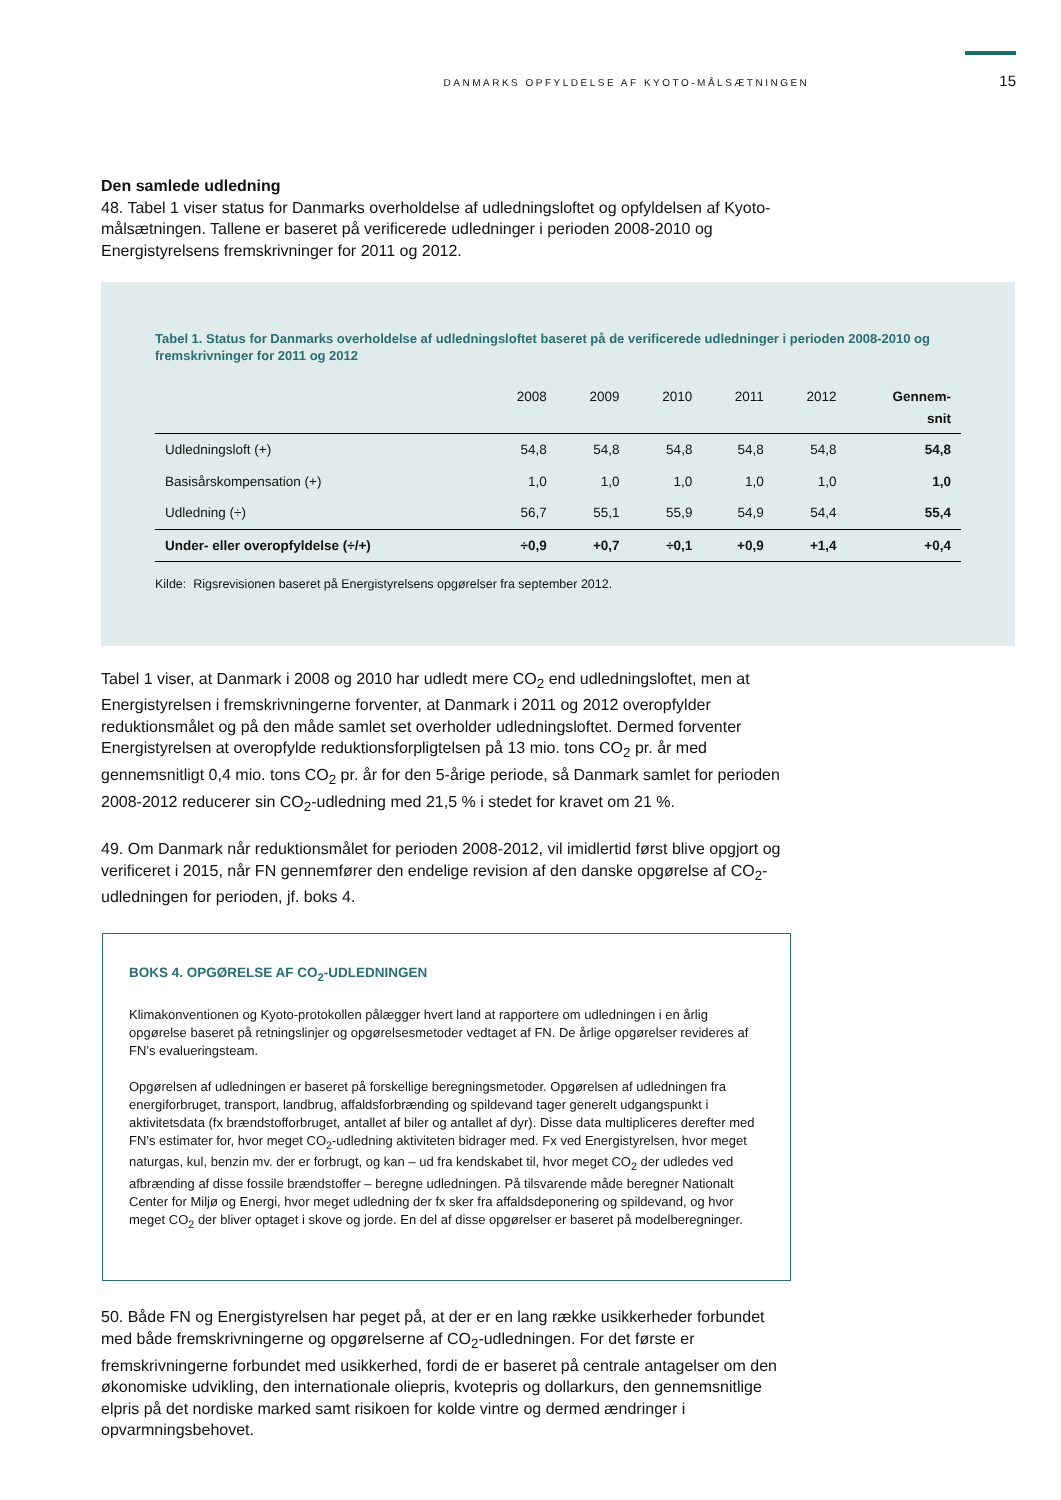DANMARKS OPFYLDELSE AF KYOTO-MÅLSÆTNINGEN 15
Den samlede udledning
48. Tabel 1 viser status for Danmarks overholdelse af udledningsloftet og opfyldelsen af Kyoto-målsætningen. Tallene er baseret på verificerede udledninger i perioden 2008-2010 og Energistyrelsens fremskrivninger for 2011 og 2012.
Tabel 1. Status for Danmarks overholdelse af udledningsloftet baseret på de verificerede udledninger i perioden 2008-2010 og fremskrivninger for 2011 og 2012
| | 2008 | 2009 | 2010 | 2011 | 2012 | Gennem- snit |
| --- | --- | --- | --- | --- | --- | --- |
| Udledningsloft (+) | 54,8 | 54,8 | 54,8 | 54,8 | 54,8 | 54,8 |
| Basisårskompensation (+) | 1,0 | 1,0 | 1,0 | 1,0 | 1,0 | 1,0 |
| Udledning (÷) | 56,7 | 55,1 | 55,9 | 54,9 | 54,4 | 55,4 |
| Under- eller overopfyldelse (÷/+) | ÷0,9 | +0,7 | ÷0,1 | +0,9 | +1,4 | +0,4 |
Kilde: Rigsrevisionen baseret på Energistyrelsens opgørelser fra september 2012.
Tabel 1 viser, at Danmark i 2008 og 2010 har udledt mere CO<sub>2</sub> end udledningsloftet, men at Energistyrelsen i fremskrivningerne forventer, at Danmark i 2011 og 2012 overopfylder reduktionsmålet og på den måde samlet set overholder udledningsloftet. Dermed forventer Energistyrelsen at overopfylde reduktionsforpligtelsen på 13 mio. tons CO<sub>2</sub> pr. år med gennemsnitligt 0,4 mio. tons CO<sub>2</sub> pr. år for den 5-årige periode, så Danmark samlet for perioden 2008-2012 reducerer sin CO<sub>2</sub>-udledning med 21,5 % i stedet for kravet om 21 %.
49. Om Danmark når reduktionsmålet for perioden 2008-2012, vil imidlertid først blive opgjort og verificeret i 2015, når FN gennemfører den endelige revision af den danske opgørelse af CO<sub>2</sub>-udledningen for perioden, jf. boks 4.
BOKS 4. OPGØRELSE AF CO<sub>2</sub>-UDLEDNINGEN
Klimakonventionen og Kyoto-protokollen pålægger hvert land at rapportere om udledningen i en årlig opgørelse baseret på retningslinjer og opgørelsesmetoder vedtaget af FN. De årlige opgørelser revideres af FN’s evalueringsteam.
Opgørelsen af udledningen er baseret på forskellige beregningsmetoder. Opgørelsen af udledningen fra energiforbruget, transport, landbrug, affaldsforbrænding og spildevand tager generelt udgangspunkt i aktivitetsdata (fx brændstofforbruget, antallet af biler og antallet af dyr). Disse data multipliceres derefter med FN’s estimater for, hvor meget CO<sub>2</sub>-udledning aktiviteten bidrager med. Fx ved Energistyrelsen, hvor meget naturgas, kul, benzin mv. der er forbrugt, og kan – ud fra kendskabet til, hvor meget CO<sub>2</sub> der udledes ved afbrænding af disse fossile brændstoffer – beregne udledningen. På tilsvarende måde beregner Nationalt Center for Miljø og Energi, hvor meget udledning der fx sker fra affaldsdeponering og spildevand, og hvor meget CO<sub>2</sub> der bliver optaget i skove og jorde. En del af disse opgørelser er baseret på modelberegninger.
50. Både FN og Energistyrelsen har peget på, at der er en lang række usikkerheder forbundet med både fremskrivningerne og opgørelserne af CO<sub>2</sub>-udledningen. For det første er fremskrivningerne forbundet med usikkerhed, fordi de er baseret på centrale antagelser om den økonomiske udvikling, den internationale oliepris, kvotepris og dollarkurs, den gennemsnitlige elpris på det nordiske marked samt risikoen for kolde vintre og dermed ændringer i opvarmningsbehovet.